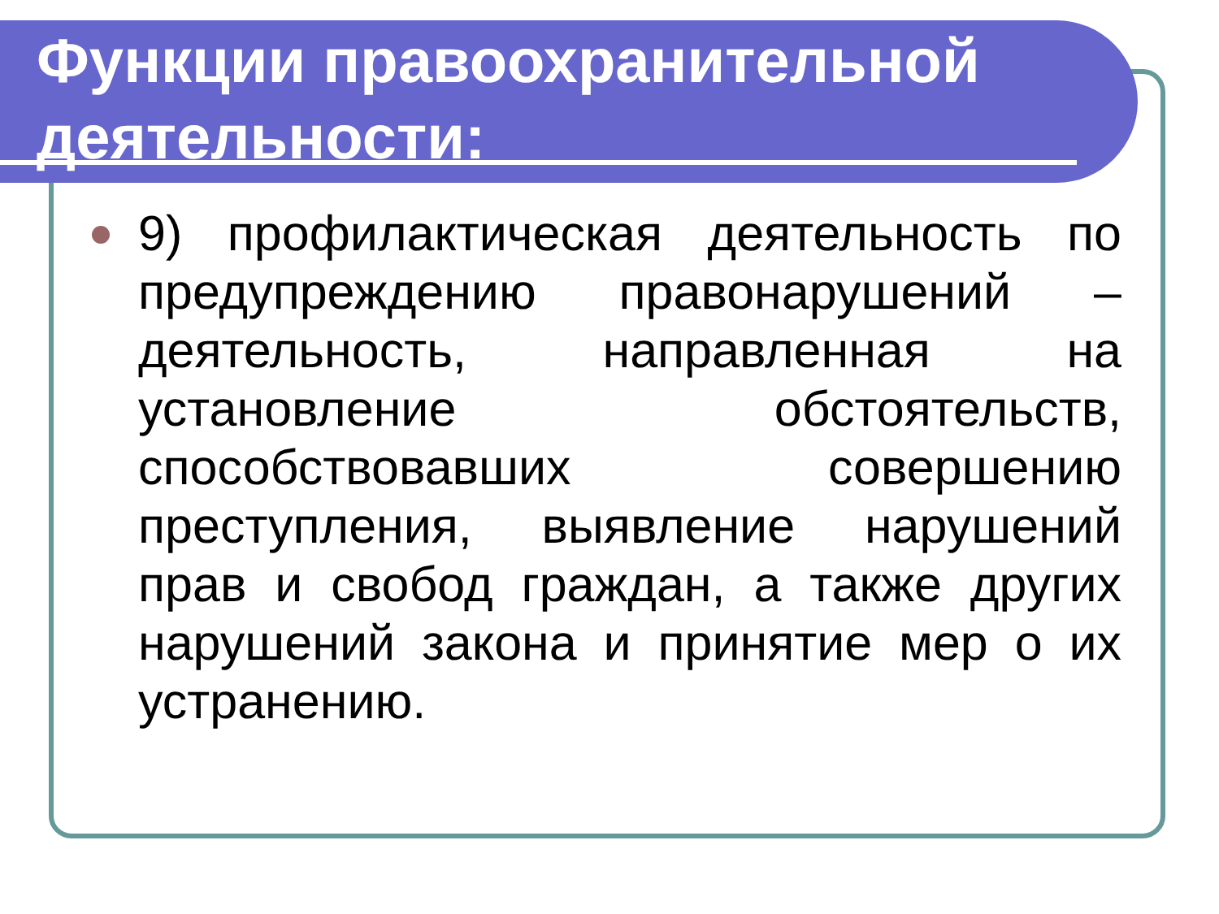Функции правоохранительной деятельности:
9) профилактическая деятельность по предупреждению правонарушений – деятельность, направленная на установление обстоятельств, способствовавших совершению преступления, выявление нарушений прав и свобод граждан, а также других нарушений закона и принятие мер о их устранению.